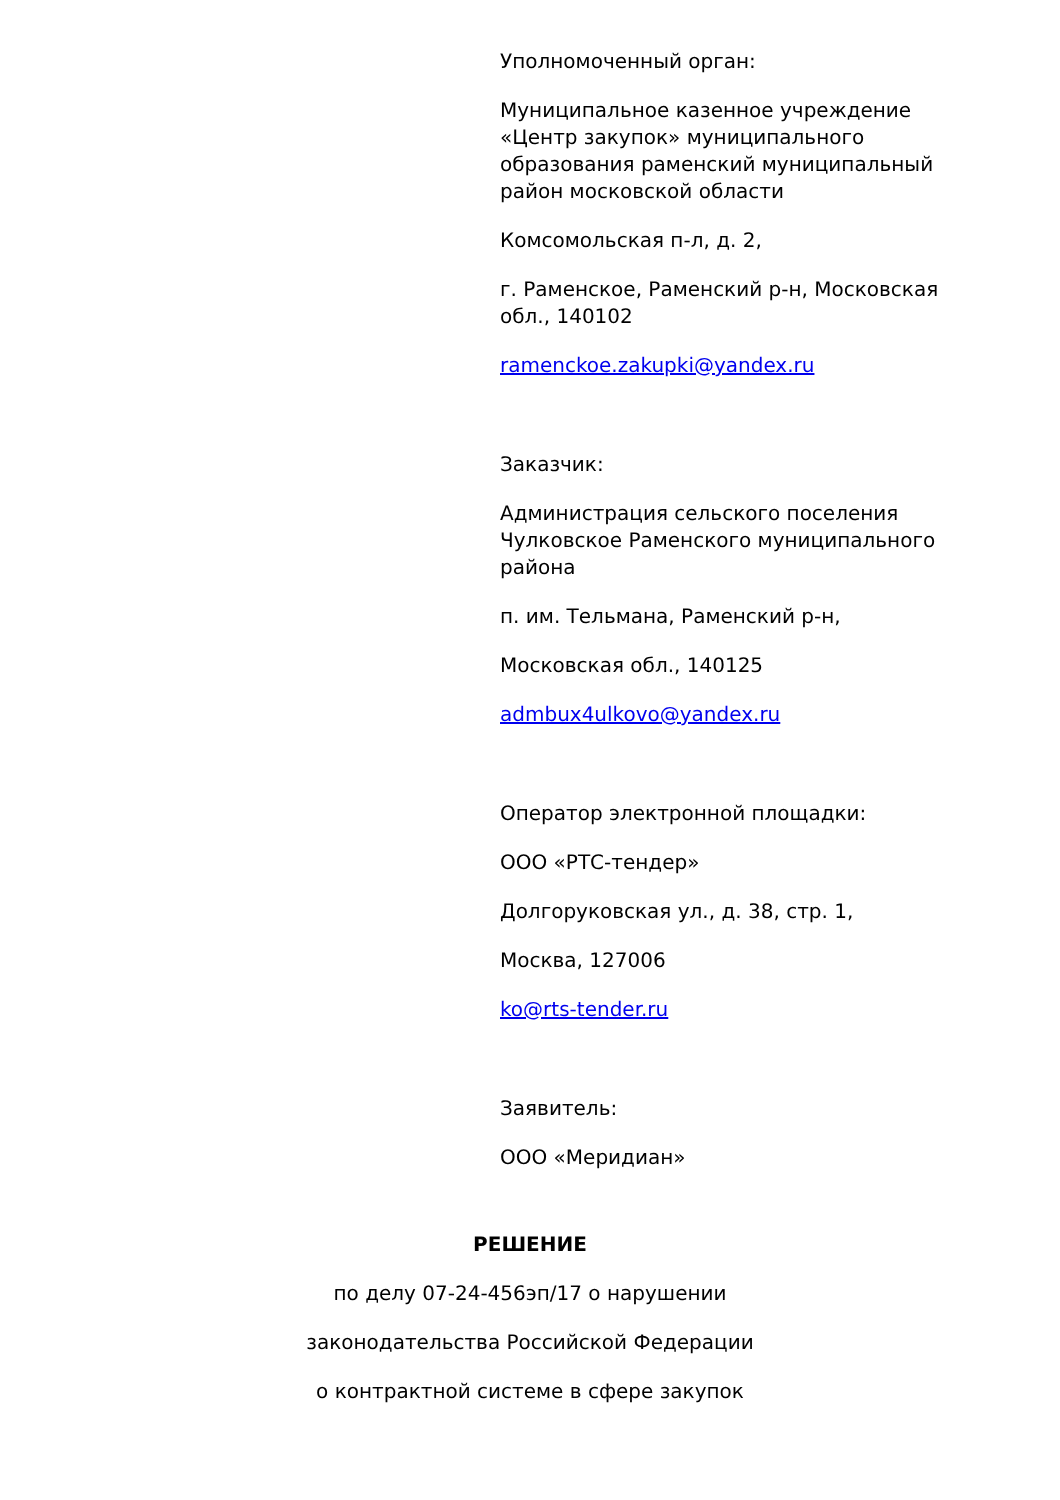Уполномоченный орган:
Муниципальное казенное учреждение «Центр закупок» муниципального образования раменский муниципальный район московской области
Комсомольская п-л, д. 2,
г. Раменское, Раменский р-н, Московская обл., 140102
ramenckoe.zakupki@yandex.ru
Заказчик:
Администрация сельского поселения Чулковское Раменского муниципального района
п. им. Тельмана, Раменский р-н,
Московская обл., 140125
admbux4ulkovo@yandex.ru
Оператор электронной площадки:
ООО «РТС-тендер»
Долгоруковская ул., д. 38, стр. 1,
Москва, 127006
ko@rts-tender.ru
Заявитель:
ООО «Меридиан»
РЕШЕНИЕ
по делу 07-24-456эп/17 о нарушении
законодательства Российской Федерации
о контрактной системе в сфере закупок